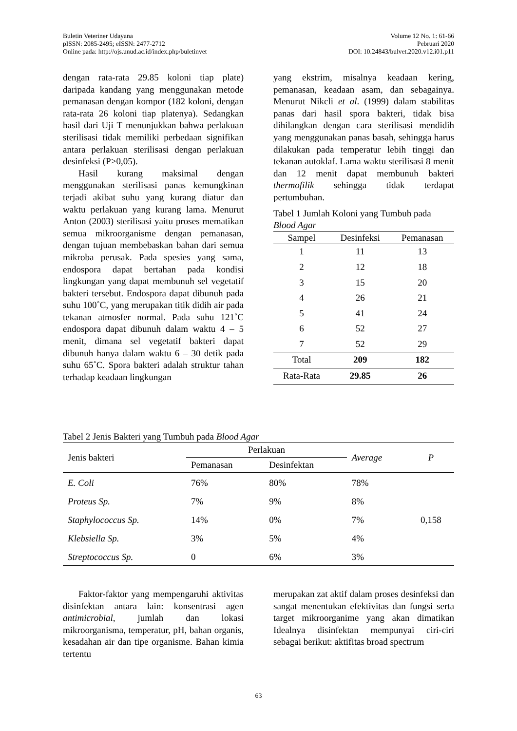Buletin Veteriner Udayana
pISSN: 2085-2495; eISSN: 2477-2712
Online pada: http://ojs.unud.ac.id/index.php/buletinvet
Volume 12 No. 1: 61-66
Pebruari 2020
DOI: 10.24843/bulvet.2020.v12.i01.p11
dengan rata-rata 29.85 koloni tiap plate) daripada kandang yang menggunakan metode pemanasan dengan kompor (182 koloni, dengan rata-rata 26 koloni tiap platenya). Sedangkan hasil dari Uji T menunjukkan bahwa perlakuan sterilisasi tidak memiliki perbedaan signifikan antara perlakuan sterilisasi dengan perlakuan desinfeksi (P>0,05).
Hasil kurang maksimal dengan menggunakan sterilisasi panas kemungkinan terjadi akibat suhu yang kurang diatur dan waktu perlakuan yang kurang lama. Menurut Anton (2003) sterilisasi yaitu proses mematikan semua mikroorganisme dengan pemanasan, dengan tujuan membebaskan bahan dari semua mikroba perusak. Pada spesies yang sama, endospora dapat bertahan pada kondisi lingkungan yang dapat membunuh sel vegetatif bakteri tersebut. Endospora dapat dibunuh pada suhu 100˚C, yang merupakan titik didih air pada tekanan atmosfer normal. Pada suhu 121˚C endospora dapat dibunuh dalam waktu 4 – 5 menit, dimana sel vegetatif bakteri dapat dibunuh hanya dalam waktu 6 – 30 detik pada suhu 65˚C. Spora bakteri adalah struktur tahan terhadap keadaan lingkungan
yang ekstrim, misalnya keadaan kering, pemanasan, keadaan asam, dan sebagainya. Menurut Nikcli et al. (1999) dalam stabilitas panas dari hasil spora bakteri, tidak bisa dihilangkan dengan cara sterilisasi mendidih yang menggunakan panas basah, sehingga harus dilakukan pada temperatur lebih tinggi dan tekanan autoklaf. Lama waktu sterilisasi 8 menit dan 12 menit dapat membunuh bakteri thermofilik sehingga tidak terdapat pertumbuhan.
Tabel 1 Jumlah Koloni yang Tumbuh pada Blood Agar
| Sampel | Desinfeksi | Pemanasan |
| --- | --- | --- |
| 1 | 11 | 13 |
| 2 | 12 | 18 |
| 3 | 15 | 20 |
| 4 | 26 | 21 |
| 5 | 41 | 24 |
| 6 | 52 | 27 |
| 7 | 52 | 29 |
| Total | 209 | 182 |
| Rata-Rata | 29.85 | 26 |
Tabel 2 Jenis Bakteri yang Tumbuh pada Blood Agar
| Jenis bakteri | Perlakuan | | Average | P |
| --- | --- | --- | --- | --- |
| | Pemanasan | Desinfektan | | |
| E. Coli | 76% | 80% | 78% | 0,158 |
| Proteus Sp. | 7% | 9% | 8% | |
| Staphylococcus Sp. | 14% | 0% | 7% | |
| Klebsiella Sp. | 3% | 5% | 4% | |
| Streptococcus Sp. | 0 | 6% | 3% | |
Faktor-faktor yang mempengaruhi aktivitas disinfektan antara lain: konsentrasi agen antimicrobial, jumlah dan lokasi mikroorganisma, temperatur, pH, bahan organis, kesadahan air dan tipe organisme. Bahan kimia tertentu
merupakan zat aktif dalam proses desinfeksi dan sangat menentukan efektivitas dan fungsi serta target mikroorganime yang akan dimatikan Idealnya disinfektan mempunyai ciri-ciri sebagai berikut: aktifitas broad spectrum
63